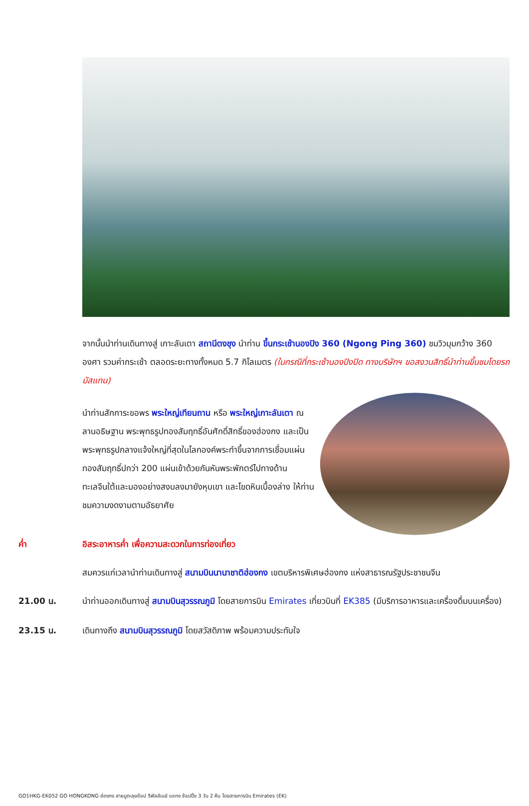จากนั้นนำท่านเดินทางสู่ เกาะลันเตา สถานีตงชุง นำท่าน ขึ้นกระเช้านองปิง 360 (Ngong Ping 360) ชมวิวมุมกว้าง 360 องศา รวมค่ากระเช้า ตลอดระยะทางทั้งหมด 5.7 กิโลเมตร (ในกรณีที่กระเช้านองปิงปิด ทางบริษัทฯ ขอสงวนสิทธิ์นำท่านขึ้นชมโดยรถบัสแทน)
นำท่านสักการะขอพร พระใหญ่เทียนถาน หรือ พระใหญ่เกาะลันเตา ณ ลานอธิษฐาน พระพุทธรูปทองสัมฤทธิ์อันศักดิ์สิทธิ์ของฮ่องกง และเป็นพระพุทธรูปกลางแจ้งใหญ่ที่สุดในโลกองค์พระทำขึ้นจากการเชื่อมแผ่นทองสัมฤทธิ์ปกว่า 200 แผ่นเข้าด้วยกันหันพระพักตร์ไปทางด้านทะเลจีนใต้และมองอย่างสงบลงมายังหุบเขา และโขดหินเบื้องล่าง ให้ท่านชมความงดงามตามอัธยาศัย
ค่ำ อิสระอาหารค่ำ เพื่อความสะดวกในการท่องเที่ยว
สมควรแก่เวลานำท่านเดินทางสู่ สนามบินนานาชาติฮ่องกง เขตบริหารพิเศษฮ่องกง แห่งสาธารณรัฐประชาชนจีน
21.00 น. นำท่านออกเดินทางสู่ สนามบินสุวรรณภูมิ โดยสายการบิน Emirates เที่ยวบินที่ EK385 (มีบริการอาหารและเครื่องดื่มบนเครื่อง)
23.15 น. เดินทางถึง สนามบินสุวรรณภูมิ โดยสวัสดิภาพ พร้อมความประทับใจ
GO1HKG-EK052 GO HONGKONG ฮ่องกง สายมูตะลุยช้อป รีพัลส์เบย์ แชกง ช้อปปิ้ง 3 วัน 2 คืน โดยสายการบิน Emirates (EK)